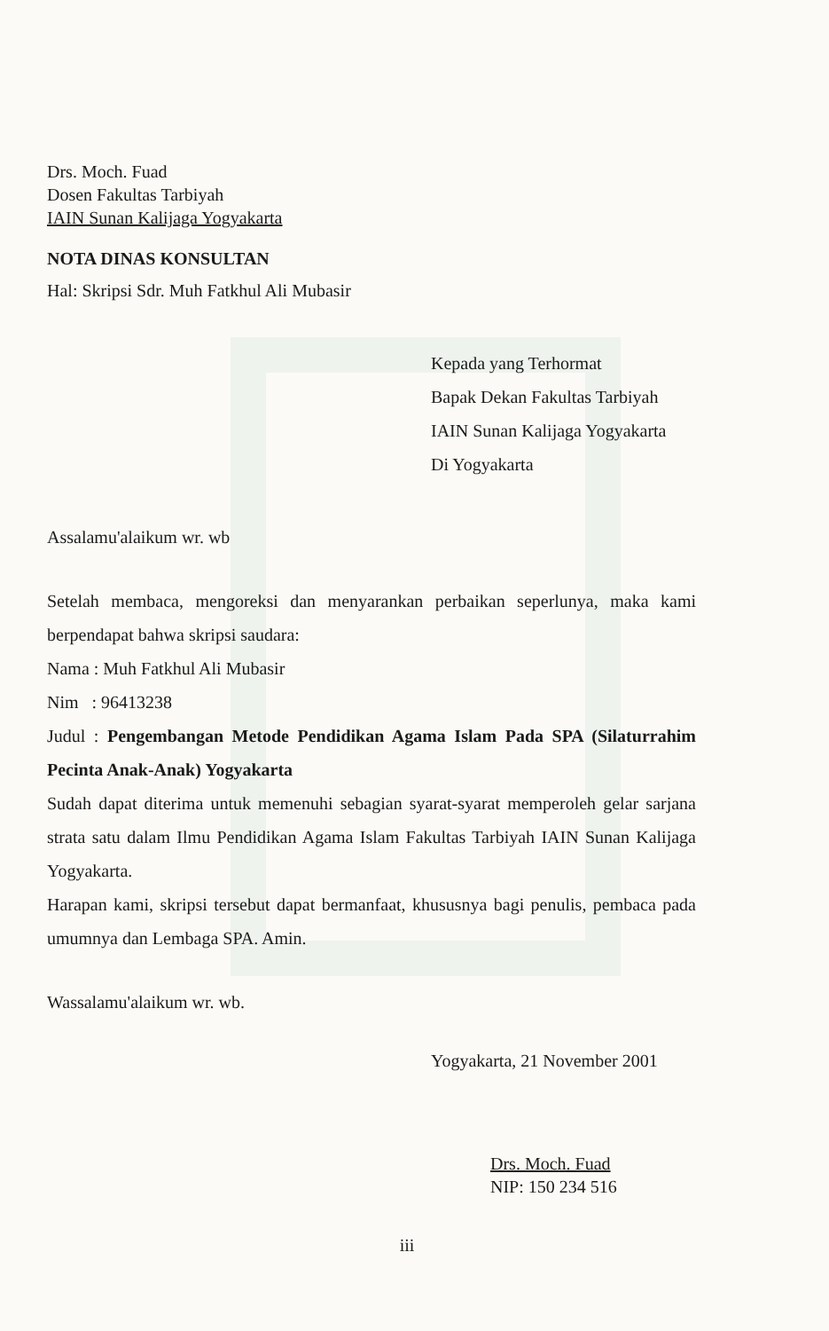Drs. Moch. Fuad
Dosen Fakultas Tarbiyah
IAIN Sunan Kalijaga Yogyakarta
NOTA DINAS KONSULTAN
Hal: Skripsi Sdr. Muh Fatkhul Ali Mubasir
Kepada yang Terhormat
Bapak Dekan Fakultas Tarbiyah
IAIN Sunan Kalijaga Yogyakarta
Di Yogyakarta
Assalamu'alaikum wr. wb
Setelah membaca, mengoreksi dan menyarankan perbaikan seperlunya, maka kami berpendapat bahwa skripsi saudara:
Nama : Muh Fatkhul Ali Mubasir
Nim : 96413238
Judul : Pengembangan Metode Pendidikan Agama Islam Pada SPA (Silaturrahim Pecinta Anak-Anak) Yogyakarta
Sudah dapat diterima untuk memenuhi sebagian syarat-syarat memperoleh gelar sarjana strata satu dalam Ilmu Pendidikan Agama Islam Fakultas Tarbiyah IAIN Sunan Kalijaga Yogyakarta.
Harapan kami, skripsi tersebut dapat bermanfaat, khususnya bagi penulis, pembaca pada umumnya dan Lembaga SPA. Amin.
Wassalamu'alaikum wr. wb.
Yogyakarta, 21 November 2001
Drs. Moch. Fuad
NIP: 150 234 516
iii